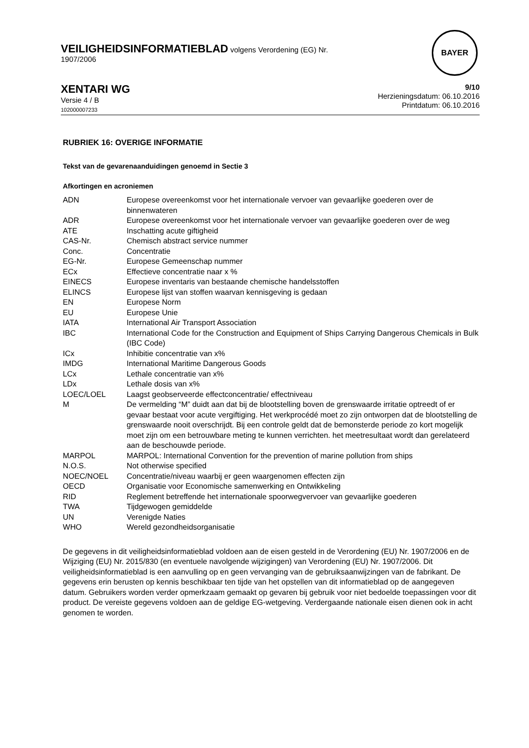VEILIGHEIDSINFORMATIEBLAD volgens Verordening (EG) Nr.
1907/2006
BAYER
XENTARI WG
Versie 4 / B
102000007233
9/10
Herzieningsdatum: 06.10.2016
Printdatum: 06.10.2016
RUBRIEK 16: OVERIGE INFORMATIE
Tekst van de gevarenaanduidingen genoemd in Sectie 3
Afkortingen en acroniemen
| ADN | Europese overeenkomst voor het internationale vervoer van gevaarlijke goederen over de binnenwateren |
| ADR | Europese overeenkomst voor het internationale vervoer van gevaarlijke goederen over de weg |
| ATE | Inschatting acute giftigheid |
| CAS-Nr. | Chemisch abstract service nummer |
| Conc. | Concentratie |
| EG-Nr. | Europese Gemeenschap nummer |
| ECx | Effectieve concentratie naar x % |
| EINECS | Europese inventaris van bestaande chemische handelsstoffen |
| ELINCS | Europese lijst van stoffen waarvan kennisgeving is gedaan |
| EN | Europese Norm |
| EU | Europese Unie |
| IATA | International Air Transport Association |
| IBC | International Code for the Construction and Equipment of Ships Carrying Dangerous Chemicals in Bulk (IBC Code) |
| ICx | Inhibitie concentratie van x% |
| IMDG | International Maritime Dangerous Goods |
| LCx | Lethale concentratie van x% |
| LDx | Lethale dosis van x% |
| LOEC/LOEL | Laagst geobserveerde effectconcentratie/ effectniveau |
| M | De vermelding “M” duidt aan dat bij de blootstelling boven de grenswaarde irritatie optreedt of er gevaar bestaat voor acute vergiftiging. Het werkprocédé moet zo zijn ontworpen dat de blootstelling de grenswaarde nooit overschrijdt. Bij een controle geldt dat de bemonsterde periode zo kort mogelijk moet zijn om een betrouwbare meting te kunnen verrichten. het meetresultaat wordt dan gerelateerd aan de beschouwde periode. |
| MARPOL | MARPOL: International Convention for the prevention of marine pollution from ships |
| N.O.S. | Not otherwise specified |
| NOEC/NOEL | Concentratie/niveau waarbij er geen waargenomen effecten zijn |
| OECD | Organisatie voor Economische samenwerking en Ontwikkeling |
| RID | Reglement betreffende het internationale spoorwegvervoer van gevaarlijke goederen |
| TWA | Tijdgewogen gemiddelde |
| UN | Verenigde Naties |
| WHO | Wereld gezondheidsorganisatie |
De gegevens in dit veiligheidsinformatieblad voldoen aan de eisen gesteld in de Verordening (EU) Nr. 1907/2006 en de Wijziging (EU) Nr. 2015/830 (en eventuele navolgende wijzigingen) van Verordening (EU) Nr. 1907/2006. Dit veiligheidsinformatieblad is een aanvulling op en geen vervanging van de gebruiksaanwijzingen van de fabrikant. De gegevens erin berusten op kennis beschikbaar ten tijde van het opstellen van dit informatieblad op de aangegeven datum. Gebruikers worden verder opmerkzaam gemaakt op gevaren bij gebruik voor niet bedoelde toepassingen voor dit product. De vereiste gegevens voldoen aan de geldige EG-wetgeving. Verdergaande nationale eisen dienen ook in acht genomen te worden.